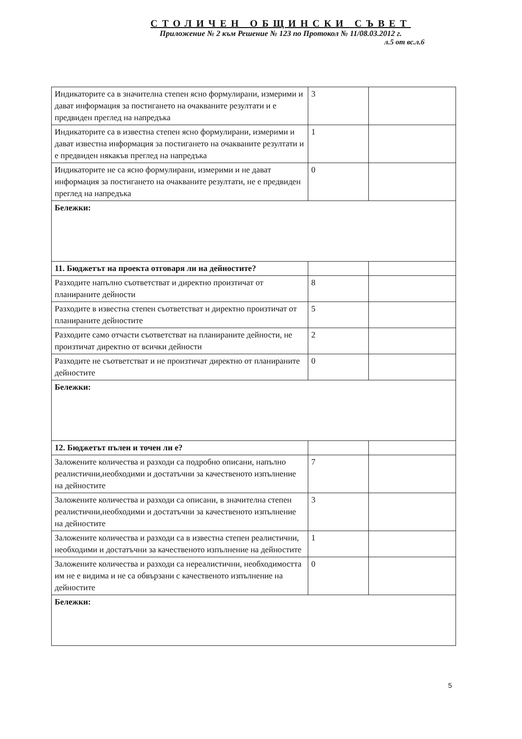СТОЛИЧЕН ОБЩИНСКИ СЪВЕТ
Приложение № 2 към Решение № 123 по Протокол № 11/08.03.2012 г.
л.5 от вс.л.6
| Индикаторите са в значителна степен ясно формулирани, измерими и дават информация за постигането на очакваните резултати и е предвиден преглед на напредъка | 3 | |
| Индикаторите са в известна степен ясно формулирани, измерими и дават известна информация за постигането на очакваните резултати и е предвиден някакъв преглед на напредъка | 1 | |
| Индикаторите не са ясно формулирани, измерими и не дават информация за постигането на очакваните резултати, не е предвиден преглед на напредъка | 0 | |
| Бележки: | | |
| 11. Бюджетът на проекта отговаря ли на дейностите? | | |
| Разходите напълно съответстват и директно произтичат от планираните дейности | 8 | |
| Разходите в известна степен съответстват и директно произтичат от планираните дейностите | 5 | |
| Разходите само отчасти съответстват на планираните дейности, не произтичат директно от всички дейности | 2 | |
| Разходите не съответстват и не произтичат директно от планираните дейностите | 0 | |
| Бележки: | | |
| 12. Бюджетът пълен и точен ли е? | | |
| Заложените количества и разходи са подробно описани, напълно реалистични,необходими и достатъчни за качественото изпълнение на дейностите | 7 | |
| Заложените количества и разходи са описани, в значителна степен реалистични,необходими и достатъчни за качественото изпълнение на дейностите | 3 | |
| Заложените количества и разходи са в известна степен реалистични, необходими и достатъчни за качественото изпълнение на дейностите | 1 | |
| Заложените количества и разходи са нереалистични, необходимостта им не е видима и не са обвързани с качественото изпълнение на дейностите | 0 | |
| Бележки: | | |
5